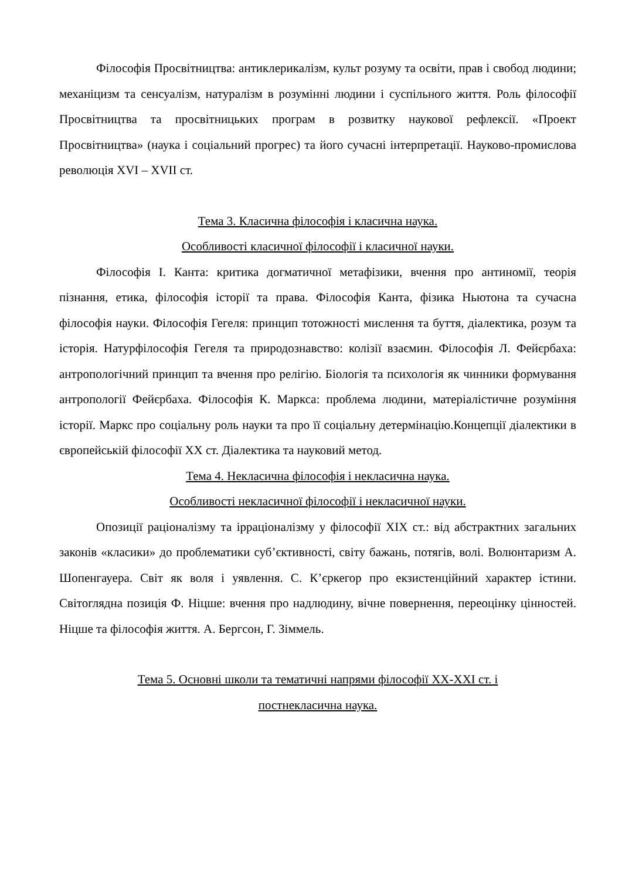Філософія Просвітництва: антиклерикалізм, культ розуму та освіти, прав і свобод людини; механіцизм та сенсуалізм, натуралізм в розумінні людини і суспільного життя. Роль філософії Просвітництва та просвітницьких програм в розвитку наукової рефлексії. «Проект Просвітництва» (наука і соціальний прогрес) та його сучасні інтерпретації. Науково-промислова революція XVI – XVII ст.
Тема 3. Класична філософія і класична наука.
Особливості класичної філософії і класичної науки.
Філософія І. Канта: критика догматичної метафізики, вчення про антиномії, теорія пізнання, етика, філософія історії та права. Філософія Канта, фізика Ньютона та сучасна філософія науки. Філософія Гегеля: принцип тотожності мислення та буття, діалектика, розум та історія. Натурфілософія Гегеля та природознавство: колізії взаємин. Філософія Л. Фейєрбаха: антропологічний принцип та вчення про релігію. Біологія та психологія як чинники формування антропології Фейєрбаха. Філософія К. Маркса: проблема людини, матеріалістичне розуміння історії. Маркс про соціальну роль науки та про її соціальну детермінацію.Концепції діалектики в європейській філософії ХХ ст. Діалектика та науковий метод.
Тема 4. Некласична філософія і некласична наука.
Особливості некласичної філософії і некласичної науки.
Опозиції раціоналізму та ірраціоналізму у філософії ХІХ ст.: від абстрактних загальних законів «класики» до проблематики суб’єктивності, світу бажань, потягів, волі. Волюнтаризм А. Шопенгауера. Світ як воля і уявлення. С. К’єркегор про екзистенційний характер істини. Світоглядна позиція Ф. Ніцше: вчення про надлюдину, вічне повернення, переоцінку цінностей. Ніцше та філософія життя. А. Бергсон, Г. Зіммель.
Тема 5. Основні школи та тематичні напрями філософії XX-XXI ст. і
постнекласична наука.